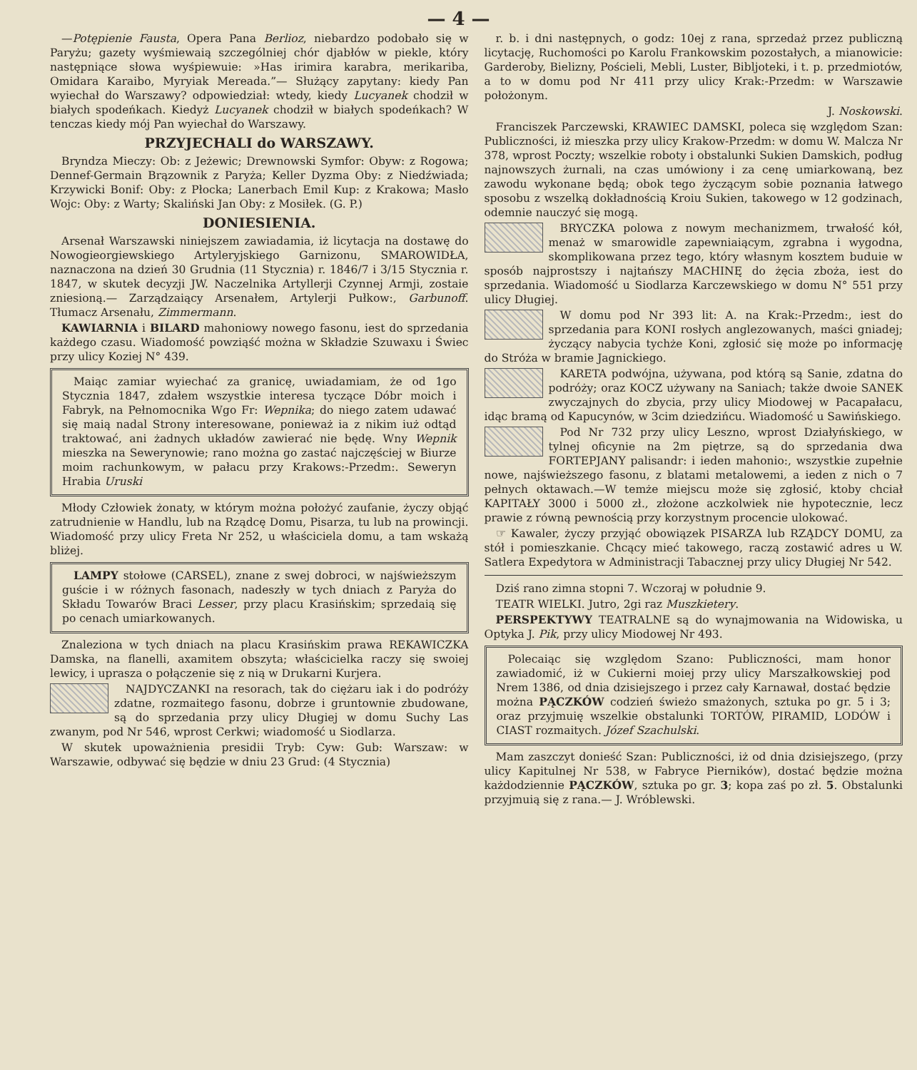— 4 —
—Potępienie Fausta, Opera Pana Berlioz, niebardzo podobało się w Paryżu; gazety wyśmiewaią szczególniej chór djabłów w piekle, który następniące słowa wyśpiewuie: »Has irimira karabra, merikariba, Omidara Karaibo, Myryiak Mereada.”— Służący zapytany: kiedy Pan wyiechał do Warszawy? odpowiedział: wtedy, kiedy Lucyanek chodził w białych spodeńkach. Kiedyż Lucyanek chodził w białych spodeńkach? W tenczas kiedy mój Pan wyiechał do Warszawy.
PRZYJECHALI do WARSZAWY.
Bryndza Mieczy: Ob: z Jeżewic; Drewnowski Symfor: Obyw: z Rogowa; Dennef-Germain Brązownik z Paryża; Keller Dyzma Oby: z Niedźwiada; Krzywicki Bonif: Oby: z Płocka; Lanerbach Emil Kup: z Krakowa; Masło Wojc: Oby: z Warty; Skaliński Jan Oby: z Mosiłek. (G. P.)
DONIESIENIA.
Arsenał Warszawski niniejszem zawiadamia, iż licytacja na dostawę do Nowogieorgiewskiego Artyleryjskiego Garnizonu, SMAROWIDŁA, naznaczona na dzień 30 Grudnia (11 Stycznia) r. 1846/7 i 3/15 Stycznia r. 1847, w skutek decyzji JW. Naczelnika Artyllerji Czynnej Armji, zostaie zniesioną.— Zarządzaiący Arsenałem, Artylerji Pułkow:, Garbunoff. Tłumacz Arsenału, Zimmermann.
KAWIARNIA i BILARD mahoniowy nowego fasonu, iest do sprzedania każdego czasu. Wiadomość powziąść można w Składzie Szuwaxu i Świec przy ulicy Koziej N° 439.
Maiąc zamiar wyiechać za granicę, uwiadamiam, że od 1go Stycznia 1847, zdałem wszystkie interesa tyczące Dóbr moich i Fabryk, na Pełnomocnika Wgo Fr: Wepnika; do niego zatem udawać się maią nadal Strony interesowane, ponieważ ia z nikim iuż odtąd traktować, ani żadnych układów zawierać nie będę. Wny Wepnik mieszka na Sewerynowie; rano można go zastać najczęściej w Biurze moim rachunkowym, w pałacu przy Krakows:-Przedm:. Seweryn Hrabia Uruski
Młody Człowiek żonaty, w którym można położyć zaufanie, życzy objąć zatrudnienie w Handlu, lub na Rządcę Domu, Pisarza, tu lub na prowincji. Wiadomość przy ulicy Freta Nr 252, u właściciela domu, a tam wskażą bliżej.
LAMPY stołowe (CARSEL), znane z swej dobroci, w najświeższym guście i w różnych fasonach, nadeszły w tych dniach z Paryża do Składu Towarów Braci Lesser, przy placu Krasińskim; sprzedaią się po cenach umiarkowanych.
Znaleziona w tych dniach na placu Krasińskim prawa REKAWICZKA Damska, na flanelli, axamitem obszyta; właścicielka raczy się swoiej lewicy, i uprasza o połączenie się z nią w Drukarni Kurjera.
NAJDYCZANKI na resorach, tak do ciężaru iak i do podróży zdatne, rozmaitego fasonu, dobrze i gruntownie zbudowane, są do sprzedania przy ulicy Długiej w domu Suchy Las zwanym, pod Nr 546, wprost Cerkwi; wiadomość u Siodlarza.
W skutek upoważnienia presidii Tryb: Cyw: Gub: Warszaw: w Warszawie, odbywać się będzie w dniu 23 Grud: (4 Stycznia)
r. b. i dni następnych, o godz: 10ej z rana, sprzedaż przez publiczną licytację, Ruchomości po Karolu Frankowskim pozostałych, a mianowicie: Garderoby, Bielizny, Pościeli, Mebli, Luster, Bibljoteki, i t. p. przedmiotów, a to w domu pod Nr 411 przy ulicy Krak:-Przedm: w Warszawie położonym.
J. Noskowski.
Franciszek Parczewski, KRAWIEC DAMSKI, poleca się względom Szan: Publiczności, iż mieszka przy ulicy Krakow-Przedm: w domu W. Malcza Nr 378, wprost Poczty; wszelkie roboty i obstalunki Sukien Damskich, podług najnowszych żurnali, na czas umówiony i za cenę umiarkowaną, bez zawodu wykonane będą; obok tego życzącym sobie poznania łatwego sposobu z wszelką dokładnością Kroiu Sukien, takowego w 12 godzinach, odemnie nauczyć się mogą.
BRYCZKA polowa z nowym mechanizmem, trwałość kół, menaż w smarowidle zapewniaiącym, zgrabna i wygodna, skomplikowana przez tego, który własnym kosztem buduie w sposób najprostszy i najtańszy MACHINĘ do żęcia zboża, iest do sprzedania. Wiadomość u Siodlarza Karczewskiego w domu N° 551 przy ulicy Długiej.
W domu pod Nr 393 lit: A. na Krak:-Przedm:, iest do sprzedania para KONI rosłych anglezowanych, maści gniadej; życzący nabycia tychże Koni, zgłosić się może po informację do Stróża w bramie Jagnickiego.
KARETA podwójna, używana, pod którą są Sanie, zdatna do podróży; oraz KOCZ używany na Saniach; także dwoie SANEK zwyczajnych do zbycia, przy ulicy Miodowej w Pacapałacu, idąc bramą od Kapucynów, w 3cim dziedzińcu. Wiadomość u Sawińskiego.
Pod Nr 732 przy ulicy Leszno, wprost Działyńskiego, w tylnej oficynie na 2m piętrze, są do sprzedania dwa FORTEPJANY palisandr: i ieden mahonio:, wszystkie zupełnie nowe, najświeższego fasonu, z blatami metalowemi, a ieden z nich o 7 pełnych oktawach.—W temże miejscu może się zgłosić, ktoby chciał KAPITAŁY 3000 i 5000 zł., złożone aczkolwiek nie hypotecznie, lecz prawie z równą pewnością przy korzystnym procencie ulokować.
☞ Kawaler, życzy przyjąć obowiązek PISARZA lub RZĄDCY DOMU, za stół i pomieszkanie. Chcący mieć takowego, raczą zostawić adres u W. Satlera Expedytora w Administracji Tabacznej przy ulicy Długiej Nr 542.
Dziś rano zimna stopni 7. Wczoraj w południe 9.
TEATR WIELKI. Jutro, 2gi raz Muszkietery.
PERSPEKTYWY TEATRALNE są do wynajmowania na Widowiska, u Optyka J. Pik, przy ulicy Miodowej Nr 493.
Polecaiąc się względom Szano: Publiczności, mam honor zawiadomić, iż w Cukierni moiej przy ulicy Marszałkowskiej pod Nrem 1386, od dnia dzisiejszego i przez cały Karnawał, dostać będzie można PĄCZKÓW codzień świeżo smażonych, sztuka po gr. 5 i 3; oraz przyjmuię wszelkie obstalunki TORTÓW, PIRAMID, LODÓW i CIAST rozmaitych. Józef Szachulski.
Mam zaszczyt donieść Szan: Publiczności, iż od dnia dzisiejszego, (przy ulicy Kapitulnej Nr 538, w Fabryce Pierników), dostać będzie można każdodziennie PĄCZKÓW, sztuka po gr. 3; kopa zaś po zł. 5. Obstalunki przyjmuią się z rana.— J. Wróblewski.